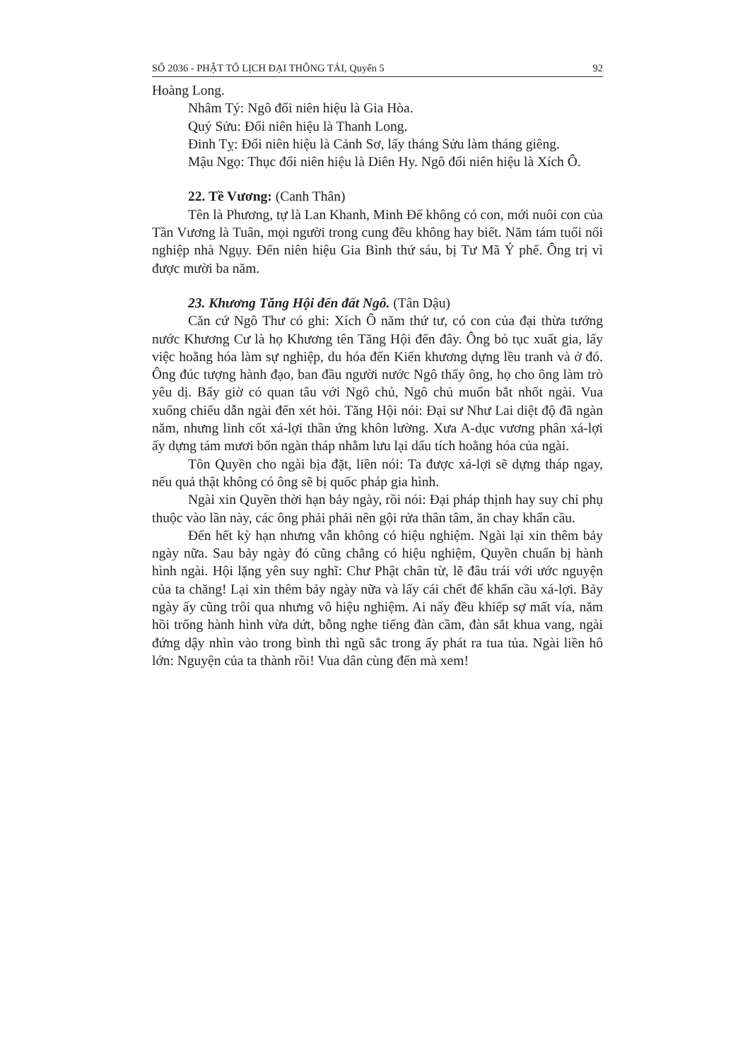SỐ 2036 - PHẬT TỐ LỊCH ĐẠI THÔNG TẢI, Quyển 5 92
Hoàng Long.
Nhâm Tý: Ngô đổi niên hiệu là Gia Hòa.
Quý Sửu: Đổi niên hiệu là Thanh Long.
Đinh Tỵ: Đổi niên hiệu là Cảnh Sơ, lấy tháng Sửu làm tháng giêng.
Mậu Ngọ: Thục đổi niên hiệu là Diên Hy. Ngô đổi niên hiệu là Xích Ô.
22. Tề Vương: (Canh Thân)
Tên là Phương, tự là Lan Khanh, Minh Đế không có con, mới nuôi con của Tần Vương là Tuân, mọi người trong cung đều không hay biết. Năm tám tuổi nối nghiệp nhà Ngụy. Đến niên hiệu Gia Bình thứ sáu, bị Tư Mã Ý phế. Ông trị vì được mười ba năm.
23. Khương Tăng Hội đến đất Ngô. (Tân Dậu)
Căn cứ Ngô Thư có ghi: Xích Ô năm thứ tư, có con của đại thừa tướng nước Khương Cư là họ Khương tên Tăng Hội đến đây. Ông bỏ tục xuất gia, lấy việc hoằng hóa làm sự nghiệp, du hóa đến Kiến khương dựng lều tranh và ở đó. Ông đúc tượng hành đạo, ban đầu người nước Ngô thấy ông, họ cho ông làm trò yêu dị. Bấy giờ có quan tâu với Ngô chủ, Ngô chủ muốn bắt nhốt ngài. Vua xuống chiếu dẫn ngài đến xét hỏi. Tăng Hội nói: Đại sư Như Lai diệt độ đã ngàn năm, nhưng linh cốt xá-lợi thần ứng khôn lường. Xưa A-dục vương phân xá-lợi ấy dựng tám mươi bốn ngàn tháp nhằm lưu lại dấu tích hoằng hóa của ngài.
Tôn Quyền cho ngài bịa đặt, liền nói: Ta được xá-lợi sẽ dựng tháp ngay, nếu quả thật không có ông sẽ bị quốc pháp gia hình.
Ngài xin Quyền thời hạn bảy ngày, rồi nói: Đại pháp thịnh hay suy chỉ phụ thuộc vào lần này, các ông phải phải nên gội rửa thân tâm, ăn chay khẩn cầu.
Đến hết kỳ hạn nhưng vẫn không có hiệu nghiệm. Ngài lại xin thêm bảy ngày nữa. Sau bảy ngày đó cũng chẳng có hiệu nghiệm, Quyền chuẩn bị hành hình ngài. Hội lặng yên suy nghĩ: Chư Phật chân từ, lẽ đâu trái với ước nguyện của ta chăng! Lại xin thêm bảy ngày nữa và lấy cái chết để khẩn cầu xá-lợi. Bảy ngày ấy cũng trôi qua nhưng vô hiệu nghiệm. Ai nấy đều khiếp sợ mất vía, năm hồi trống hành hình vừa dứt, bỗng nghe tiếng đàn cầm, đàn sắt khua vang, ngài đứng dậy nhìn vào trong bình thì ngũ sắc trong ấy phát ra tua tủa. Ngài liền hô lớn: Nguyện của ta thành rồi! Vua dân cùng đến mà xem!